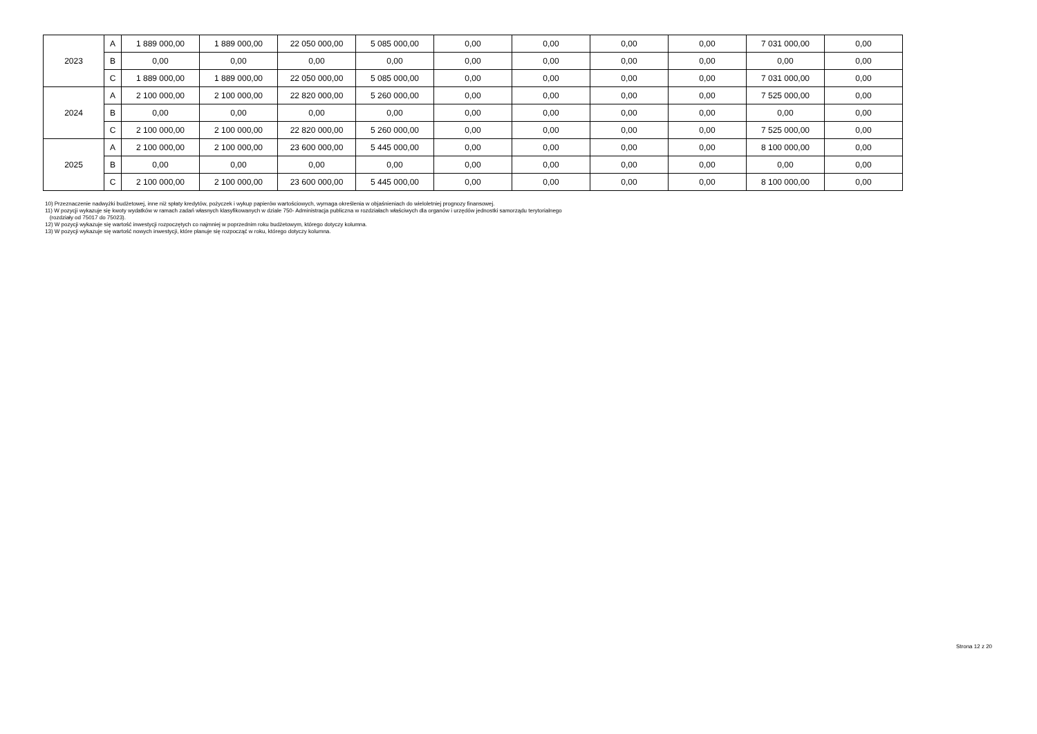| 2023 | A | 1 889 000,00 | 1 889 000,00 | 22 050 000,00 | 5 085 000,00 | 0,00 | 0,00 | 0,00 | 0,00 | 7 031 000,00 | 0,00 |
| | B | 0,00 | 0,00 | 0,00 | 0,00 | 0,00 | 0,00 | 0,00 | 0,00 | 0,00 | 0,00 |
| | C | 1 889 000,00 | 1 889 000,00 | 22 050 000,00 | 5 085 000,00 | 0,00 | 0,00 | 0,00 | 0,00 | 7 031 000,00 | 0,00 |
| 2024 | A | 2 100 000,00 | 2 100 000,00 | 22 820 000,00 | 5 260 000,00 | 0,00 | 0,00 | 0,00 | 0,00 | 7 525 000,00 | 0,00 |
| | B | 0,00 | 0,00 | 0,00 | 0,00 | 0,00 | 0,00 | 0,00 | 0,00 | 0,00 | 0,00 |
| | C | 2 100 000,00 | 2 100 000,00 | 22 820 000,00 | 5 260 000,00 | 0,00 | 0,00 | 0,00 | 0,00 | 7 525 000,00 | 0,00 |
| 2025 | A | 2 100 000,00 | 2 100 000,00 | 23 600 000,00 | 5 445 000,00 | 0,00 | 0,00 | 0,00 | 0,00 | 8 100 000,00 | 0,00 |
| | B | 0,00 | 0,00 | 0,00 | 0,00 | 0,00 | 0,00 | 0,00 | 0,00 | 0,00 | 0,00 |
| | C | 2 100 000,00 | 2 100 000,00 | 23 600 000,00 | 5 445 000,00 | 0,00 | 0,00 | 0,00 | 0,00 | 8 100 000,00 | 0,00 |
10) Przeznaczenie nadwyżki budżetowej, inne niż spłaty kredytów, pożyczek i wykup papierów wartościowych, wymaga określenia w objaśnieniach do wieloletniej prognozy finansowej.
11) W pozycji wykazuje się kwoty wydatków w ramach zadań własnych klasyfikowanych w dziale 750- Administracja publiczna w rozdziałach właściwych dla organów i urzędów jednostki samorządu terytorialnego
(rozdziały od 75017 do 75023).
12) W pozycji wykazuje się wartość inwestycji rozpoczętych co najmniej w poprzednim roku budżetowym, którego dotyczy kolumna.
13) W pozycji wykazuje się wartość nowych inwestycji, które planuje się rozpocząć w roku, którego dotyczy kolumna.
Strona 12 z 20